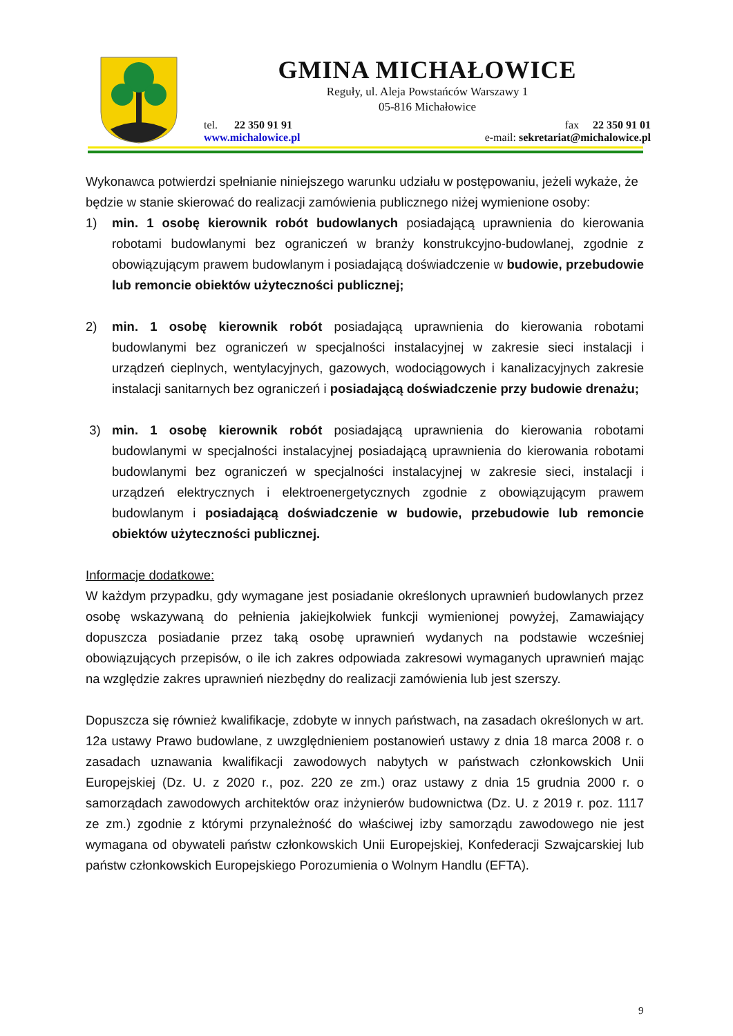GMINA MICHAŁOWICE
Reguły, ul. Aleja Powstańców Warszawy 1
05-816 Michałowice
tel. 22 350 91 91 fax 22 350 91 01
www.michalowice.pl e-mail: sekretariat@michalowice.pl
Wykonawca potwierdzi spełnianie niniejszego warunku udziału w postępowaniu, jeżeli wykaże, że będzie w stanie skierować do realizacji zamówienia publicznego niżej wymienione osoby:
1) min. 1 osobę kierownik robót budowlanych posiadającą uprawnienia do kierowania robotami budowlanymi bez ograniczeń w branży konstrukcyjno-budowlanej, zgodnie z obowiązującym prawem budowlanym i posiadającą doświadczenie w budowie, przebudowie lub remoncie obiektów użyteczności publicznej;
2) min. 1 osobę kierownik robót posiadającą uprawnienia do kierowania robotami budowlanymi bez ograniczeń w specjalności instalacyjnej w zakresie sieci instalacji i urządzeń cieplnych, wentylacyjnych, gazowych, wodociągowych i kanalizacyjnych zakresie instalacji sanitarnych bez ograniczeń i posiadającą doświadczenie przy budowie drenażu;
3) min. 1 osobę kierownik robót posiadającą uprawnienia do kierowania robotami budowlanymi w specjalności instalacyjnej posiadającą uprawnienia do kierowania robotami budowlanymi bez ograniczeń w specjalności instalacyjnej w zakresie sieci, instalacji i urządzeń elektrycznych i elektroenergetycznych zgodnie z obowiązującym prawem budowlanym i posiadającą doświadczenie w budowie, przebudowie lub remoncie obiektów użyteczności publicznej.
Informacje dodatkowe:
W każdym przypadku, gdy wymagane jest posiadanie określonych uprawnień budowlanych przez osobę wskazywaną do pełnienia jakiejkolwiek funkcji wymienionej powyżej, Zamawiający dopuszcza posiadanie przez taką osobę uprawnień wydanych na podstawie wcześniej obowiązujących przepisów, o ile ich zakres odpowiada zakresowi wymaganych uprawnień mając na względzie zakres uprawnień niezbędny do realizacji zamówienia lub jest szerszy.
Dopuszcza się również kwalifikacje, zdobyte w innych państwach, na zasadach określonych w art. 12a ustawy Prawo budowlane, z uwzględnieniem postanowień ustawy z dnia 18 marca 2008 r. o zasadach uznawania kwalifikacji zawodowych nabytych w państwach członkowskich Unii Europejskiej (Dz. U. z 2020 r., poz. 220 ze zm.) oraz ustawy z dnia 15 grudnia 2000 r. o samorządach zawodowych architektów oraz inżynierów budownictwa (Dz. U. z 2019 r. poz. 1117 ze zm.) zgodnie z którymi przynależność do właściwej izby samorządu zawodowego nie jest wymagana od obywateli państw członkowskich Unii Europejskiej, Konfederacji Szwajcarskiej lub państw członkowskich Europejskiego Porozumienia o Wolnym Handlu (EFTA).
9